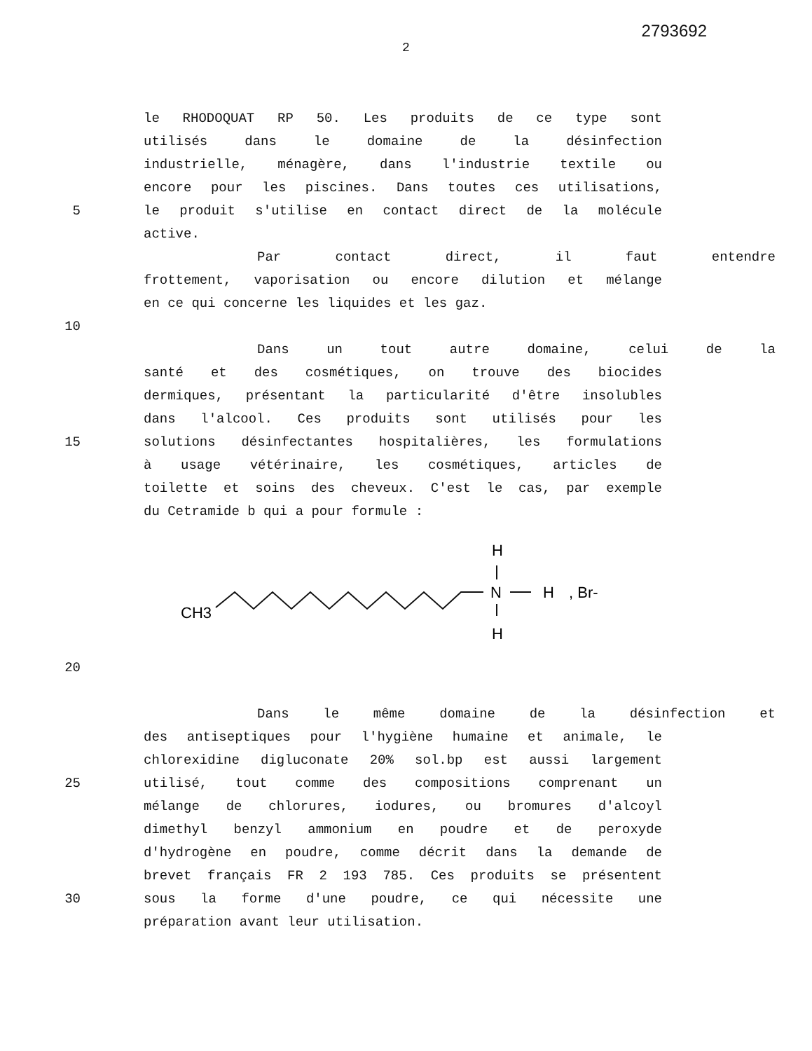2793692
2
le RHODOQUAT RP 50. Les produits de ce type sont
utilisés dans le domaine de la désinfection
industrielle, ménagère, dans l'industrie textile ou
encore pour les piscines. Dans toutes ces utilisations,
5 le produit s'utilise en contact direct de la molécule
active.
Par contact direct, il faut entendre
frottement, vaporisation ou encore dilution et mélange
en ce qui concerne les liquides et les gaz.
10
Dans un tout autre domaine, celui de la
santé et des cosmétiques, on trouve des biocides
dermiques, présentant la particularité d'être insolubles
dans l'alcool. Ces produits sont utilisés pour les
15 solutions désinfectantes hospitalières, les formulations
à usage vétérinaire, les cosmétiques, articles de
toilette et soins des cheveux. C'est le cas, par exemple
du Cetramide b qui a pour formule :
CH3
N
H
, Br-
H
H
20
Dans le même domaine de la désinfection et
des antiseptiques pour l'hygiène humaine et animale, le
chlorexidine digluconate 20% sol.bp est aussi largement
25 utilisé, tout comme des compositions comprenant un
mélange de chlorures, iodures, ou bromures d'alcoyl
dimethyl benzyl ammonium en poudre et de peroxyde
d'hydrogène en poudre, comme décrit dans la demande de
brevet français FR 2 193 785. Ces produits se présentent
30 sous la forme d'une poudre, ce qui nécessite une
préparation avant leur utilisation.